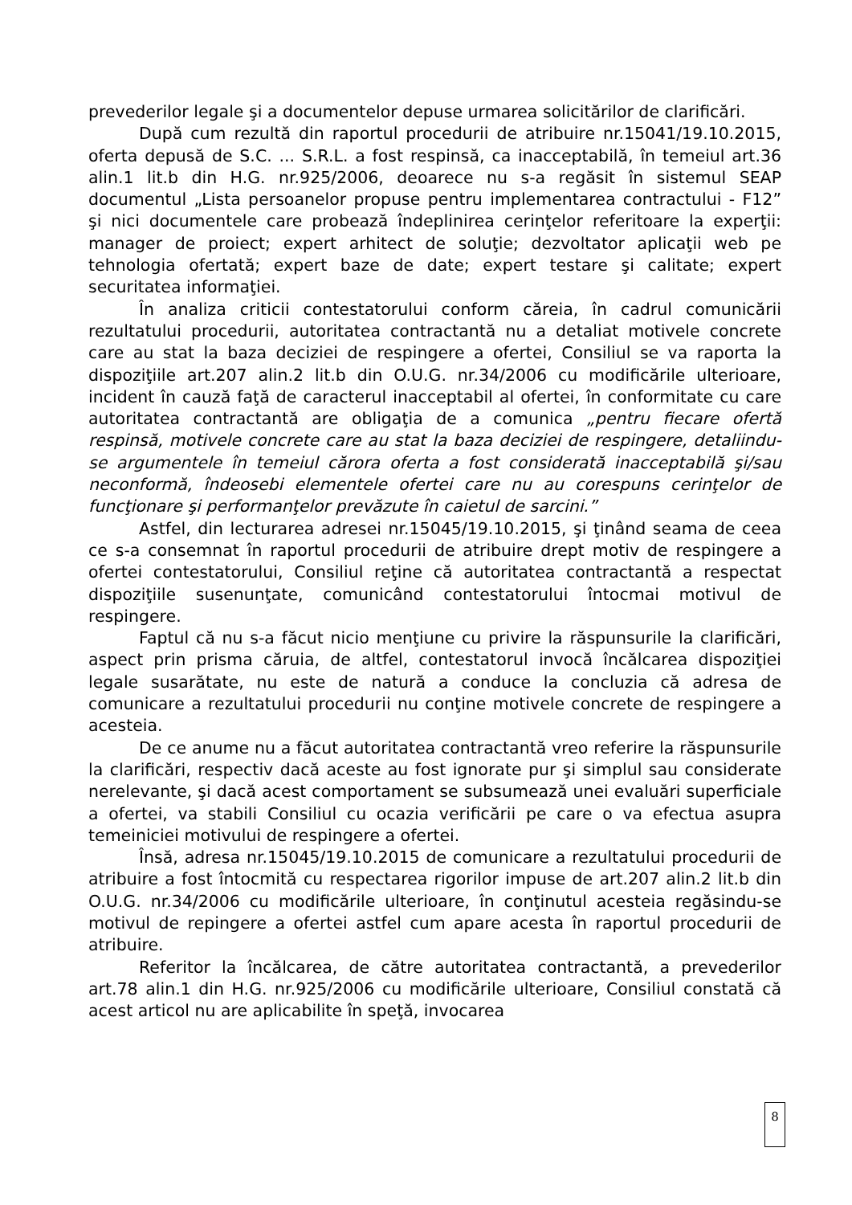prevederilor legale şi a documentelor depuse urmarea solicitărilor de clarificări.
După cum rezultă din raportul procedurii de atribuire nr.15041/19.10.2015, oferta depusă de S.C. ... S.R.L. a fost respinsă, ca inacceptabilă, în temeiul art.36 alin.1 lit.b din H.G. nr.925/2006, deoarece nu s-a regăsit în sistemul SEAP documentul „Lista persoanelor propuse pentru implementarea contractului - F12” şi nici documentele care probează îndeplinirea cerinţelor referitoare la experţii: manager de proiect; expert arhitect de soluţie; dezvoltator aplicaţii web pe tehnologia ofertată; expert baze de date; expert testare şi calitate; expert securitatea informaţiei.
În analiza criticii contestatorului conform căreia, în cadrul comunicării rezultatului procedurii, autoritatea contractantă nu a detaliat motivele concrete care au stat la baza deciziei de respingere a ofertei, Consiliul se va raporta la dispoziţiile art.207 alin.2 lit.b din O.U.G. nr.34/2006 cu modificările ulterioare, incident în cauză faţă de caracterul inacceptabil al ofertei, în conformitate cu care autoritatea contractantă are obligaţia de a comunica „pentru fiecare ofertă respinsă, motivele concrete care au stat la baza deciziei de respingere, detaliindu-se argumentele în temeiul cărora oferta a fost considerată inacceptabilă şi/sau neconformă, îndeosebi elementele ofertei care nu au corespuns cerinţelor de funcţionare şi performanţelor prevăzute în caietul de sarcini.”
Astfel, din lecturarea adresei nr.15045/19.10.2015, şi ţinând seama de ceea ce s-a consemnat în raportul procedurii de atribuire drept motiv de respingere a ofertei contestatorului, Consiliul reţine că autoritatea contractantă a respectat dispoziţiile susenunţate, comunicând contestatorului întocmai motivul de respingere.
Faptul că nu s-a făcut nicio menţiune cu privire la răspunsurile la clarificări, aspect prin prisma căruia, de altfel, contestatorul invocă încălcarea dispoziţiei legale susarătate, nu este de natură a conduce la concluzia că adresa de comunicare a rezultatului procedurii nu conţine motivele concrete de respingere a acesteia.
De ce anume nu a făcut autoritatea contractantă vreo referire la răspunsurile la clarificări, respectiv dacă aceste au fost ignorate pur şi simplul sau considerate nerelevante, şi dacă acest comportament se subsumează unei evaluări superficiale a ofertei, va stabili Consiliul cu ocazia verificării pe care o va efectua asupra temeiniciei motivului de respingere a ofertei.
Însă, adresa nr.15045/19.10.2015 de comunicare a rezultatului procedurii de atribuire a fost întocmită cu respectarea rigorilor impuse de art.207 alin.2 lit.b din O.U.G. nr.34/2006 cu modificările ulterioare, în conţinutul acesteia regăsindu-se motivul de repingere a ofertei astfel cum apare acesta în raportul procedurii de atribuire.
Referitor la încălcarea, de către autoritatea contractantă, a prevederilor art.78 alin.1 din H.G. nr.925/2006 cu modificările ulterioare, Consiliul constată că acest articol nu are aplicabilite în speţă, invocarea
8